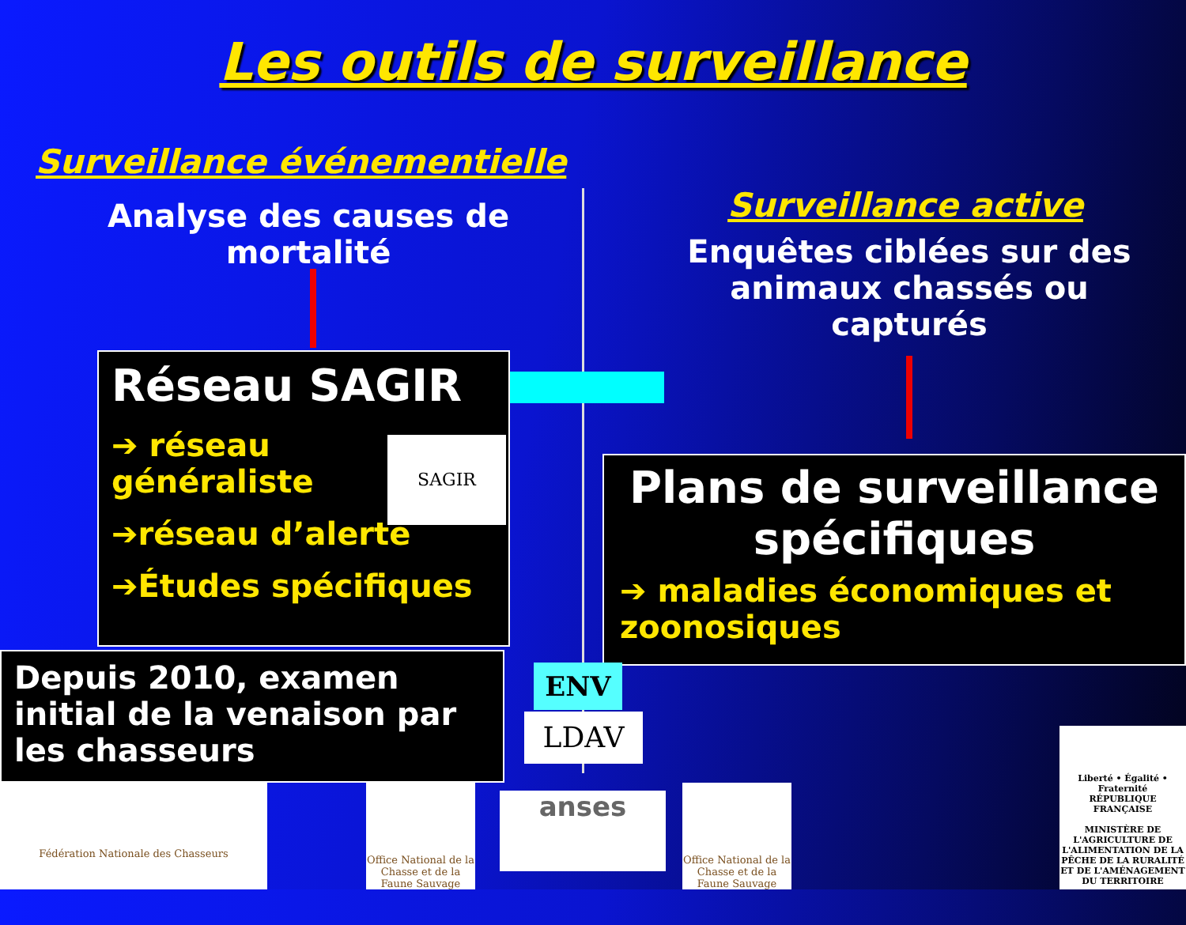Les outils de surveillance
Surveillance événementielle
Analyse des causes de mortalité
Surveillance active
Enquêtes ciblées sur des animaux chassés ou capturés
Réseau SAGIR
➔ réseau généraliste
➔réseau d’alerte
➔Études spécifiques
SAGIR
Plans de surveillance spécifiques
➔ maladies économiques et zoonosiques
Depuis 2010, examen initial de la venaison par les chasseurs
ENV
LDAV
Fédération Nationale des Chasseurs
Office National de la Chasse et de la Faune Sauvage
anses
Office National de la Chasse et de la Faune Sauvage
Liberté • Égalité • Fraternité
RÉPUBLIQUE FRANÇAISE
MINISTÈRE DE L'AGRICULTURE DE L'ALIMENTATION DE LA PÊCHE DE LA RURALITÉ ET DE L'AMÉNAGEMENT DU TERRITOIRE